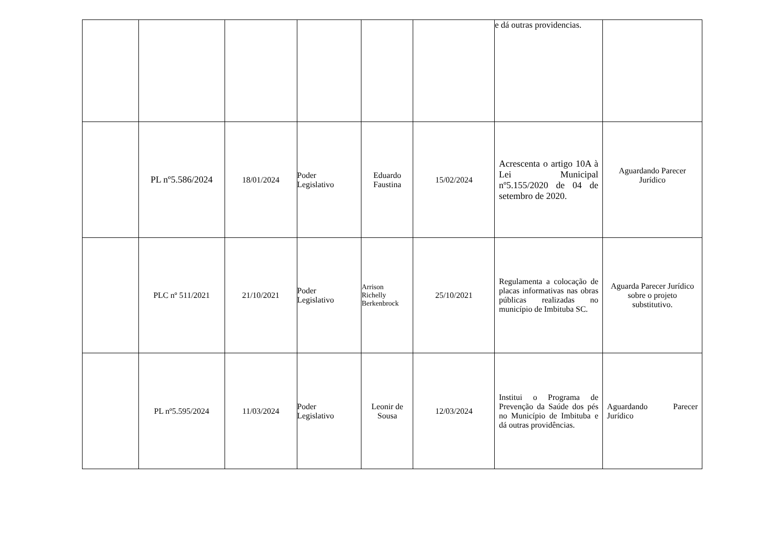| | | | | | | e dá outras providencias. | |
| | PL nº5.586/2024 | 18/01/2024 | Poder Legislativo | Eduardo Faustina | 15/02/2024 | Acrescenta o artigo 10A à Lei Municipal nº5.155/2020 de 04 de setembro de 2020. | Aguardando Parecer Jurídico |
| | PLC nº 511/2021 | 21/10/2021 | Poder Legislativo | Arrison Richelly Berkenbrock | 25/10/2021 | Regulamenta a colocação de placas informativas nas obras públicas realizadas no município de Imbituba SC. | Aguarda Parecer Jurídico sobre o projeto substitutivo. |
| | PL nº5.595/2024 | 11/03/2024 | Poder Legislativo | Leonir de Sousa | 12/03/2024 | Institui o Programa de Prevenção da Saúde dos pés no Município de Imbituba e dá outras providências. | Aguardando Parecer Jurídico |